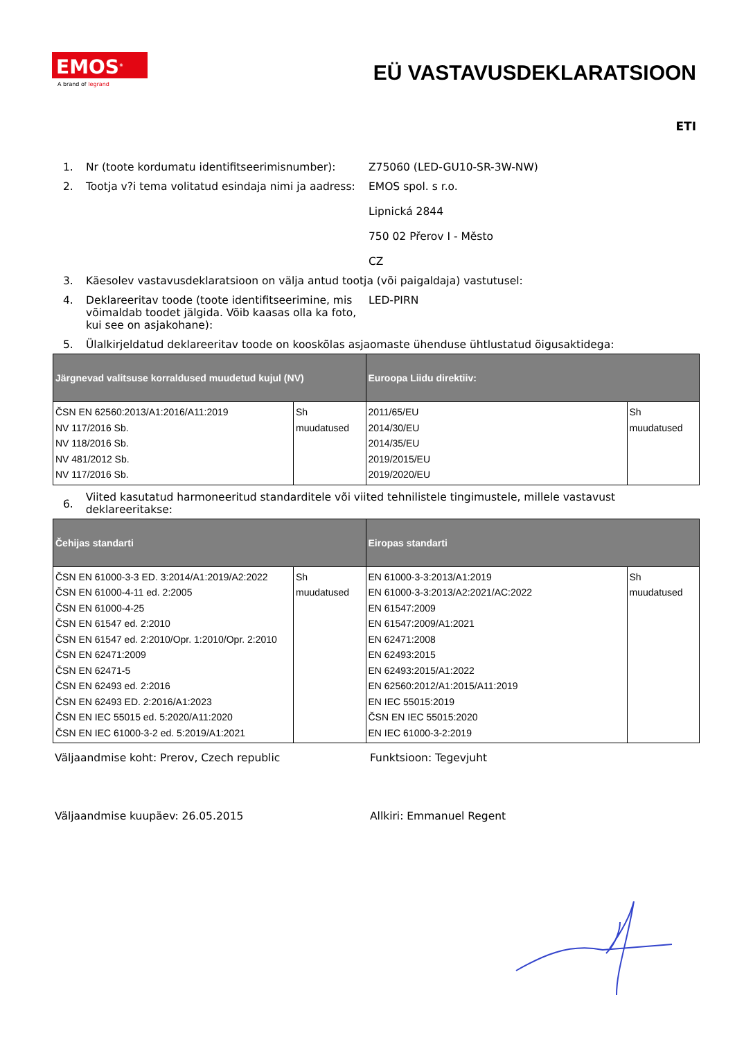EMOS<sup>®</sup>
A brand of legrand
EÜ VASTAVUSDEKLARATSIOON
ETI
1. Nr (toote kordumatu identifitseerimisnumber):
Z75060 (LED-GU10-SR-3W-NW)
2. Tootja v?i tema volitatud esindaja nimi ja aadress:
EMOS spol. s r.o.
Lipnická 2844
750 02 Přerov I - Město
CZ
3. Käesolev vastavusdeklaratsioon on välja antud tootja (või paigaldaja) vastutusel:
4. Deklareeritav toode (toote identifitseerimine, mis võimaldab toodet jälgida. Võib kaasas olla ka foto, kui see on asjakohane):
LED-PIRN
5. Ülalkirjeldatud deklareeritav toode on kooskõlas asjaomaste ühenduse ühtlustatud õigusaktidega:
| Järgnevad valitsuse korraldused muudetud kujul (NV) | | Euroopa Liidu direktiiv: | |
| --- | --- | --- | --- |
| ČSN EN 62560:2013/A1:2016/A11:2019 NV 117/2016 Sb. NV 118/2016 Sb. NV 481/2012 Sb. NV 117/2016 Sb. | Sh muudatused | 2011/65/EU 2014/30/EU 2014/35/EU 2019/2015/EU 2019/2020/EU | Sh muudatused |
6.
Viited kasutatud harmoneeritud standarditele või viited tehnilistele tingimustele, millele vastavust deklareeritakse:
| Čehijas standarti | | Eiropas standarti | |
| --- | --- | --- | --- |
| ČSN EN 61000-3-3 ED. 3:2014/A1:2019/A2:2022 ČSN EN 61000-4-11 ed. 2:2005 ČSN EN 61000-4-25 ČSN EN 61547 ed. 2:2010 ČSN EN 61547 ed. 2:2010/Opr. 1:2010/Opr. 2:2010 ČSN EN 62471:2009 ČSN EN 62471-5 ČSN EN 62493 ed. 2:2016 ČSN EN 62493 ED. 2:2016/A1:2023 ČSN EN IEC 55015 ed. 5:2020/A11:2020 ČSN EN IEC 61000-3-2 ed. 5:2019/A1:2021 | Sh muudatused | EN 61000-3-3:2013/A1:2019 EN 61000-3-3:2013/A2:2021/AC:2022 EN 61547:2009 EN 61547:2009/A1:2021 EN 62471:2008 EN 62493:2015 EN 62493:2015/A1:2022 EN 62560:2012/A1:2015/A11:2019 EN IEC 55015:2019 ČSN EN IEC 55015:2020 EN IEC 61000-3-2:2019 | Sh muudatused |
Väljaandmise koht: Prerov, Czech republic Funktsioon: Tegevjuht
Väljaandmise kuupäev: 26.05.2015 Allkiri: Emmanuel Regent